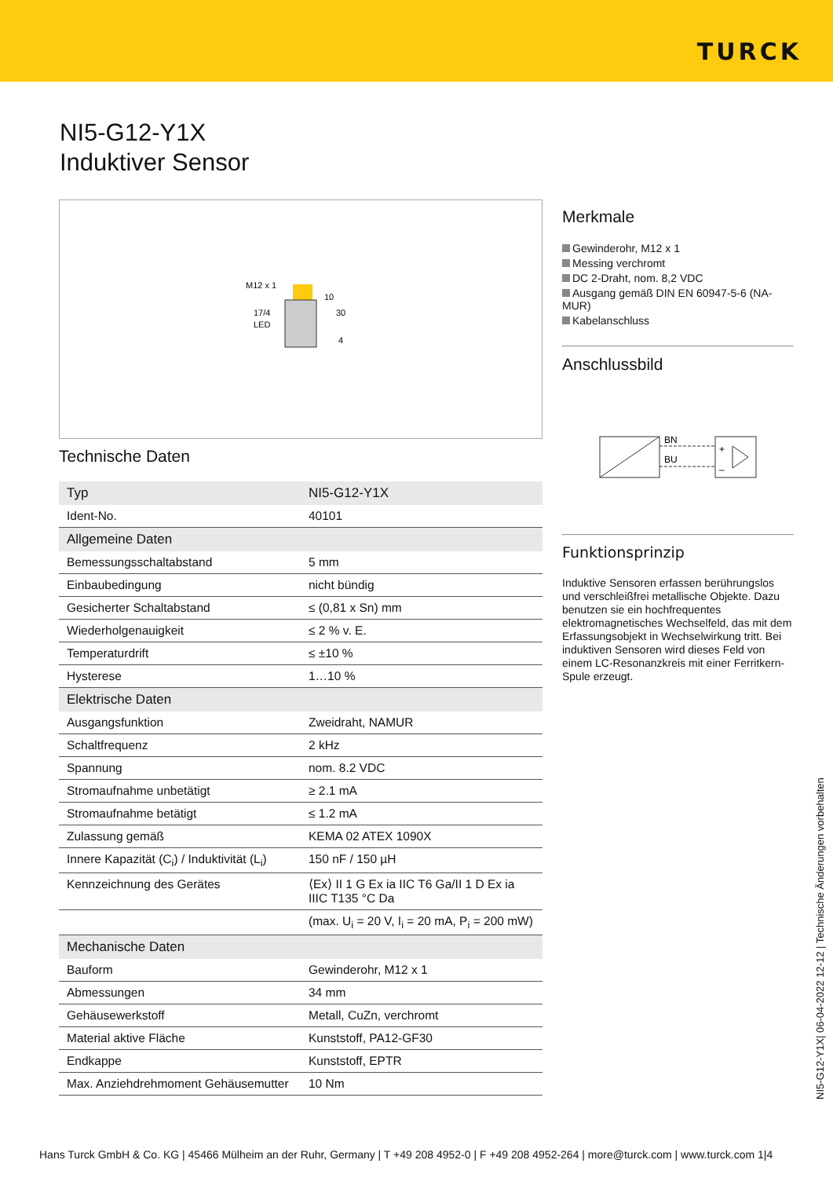TURCK
NI5-G12-Y1X
Induktiver Sensor
M12 x 1
17/4
LED
10
30
4
Technische Daten
| Typ | NI5-G12-Y1X |
| Ident-No. | 40101 |
| Allgemeine Daten | |
| Bemessungsschaltabstand | 5 mm |
| Einbaubedingung | nicht bündig |
| Gesicherter Schaltabstand | ≤ (0,81 x Sn) mm |
| Wiederholgenauigkeit | ≤ 2 % v. E. |
| Temperaturdrift | ≤ ±10 % |
| Hysterese | 1…10 % |
| Elektrische Daten | |
| Ausgangsfunktion | Zweidraht, NAMUR |
| Schaltfrequenz | 2 kHz |
| Spannung | nom. 8.2 VDC |
| Stromaufnahme unbetätigt | ≥ 2.1 mA |
| Stromaufnahme betätigt | ≤ 1.2 mA |
| Zulassung gemäß | KEMA 02 ATEX 1090X |
| Innere Kapazität (C<sub>i</sub>) / Induktivität (L<sub>i</sub>) | 150 nF / 150 µH |
| Kennzeichnung des Gerätes | ⟨Ex⟩ II 1 G Ex ia IIC T6 Ga/II 1 D Ex ia IIIC T135 °C Da |
| | (max. U<sub>i</sub> = 20 V, I<sub>i</sub> = 20 mA, P<sub>i</sub> = 200 mW) |
| Mechanische Daten | |
| Bauform | Gewinderohr, M12 x 1 |
| Abmessungen | 34 mm |
| Gehäusewerkstoff | Metall, CuZn, verchromt |
| Material aktive Fläche | Kunststoff, PA12-GF30 |
| Endkappe | Kunststoff, EPTR |
| Max. Anziehdrehmoment Gehäusemutter | 10 Nm |
Merkmale
Gewinderohr, M12 x 1
Messing verchromt
DC 2-Draht, nom. 8,2 VDC
Ausgang gemäß DIN EN 60947-5-6 (NA-MUR)
Kabelanschluss
Anschlussbild
BN
BU
+
–
Funktionsprinzip
Induktive Sensoren erfassen berührungslos und verschleißfrei metallische Objekte. Dazu benutzen sie ein hochfrequentes elektromagnetisches Wechselfeld, das mit dem Erfassungsobjekt in Wechselwirkung tritt. Bei induktiven Sensoren wird dieses Feld von einem LC-Resonanzkreis mit einer Ferritkern-Spule erzeugt.
NI5-G12-Y1X| 06-04-2022 12-12 | Technische Änderungen vorbehalten
Hans Turck GmbH & Co. KG | 45466 Mülheim an der Ruhr, Germany | T +49 208 4952-0 | F +49 208 4952-264 | more@turck.com | www.turck.com 1|4